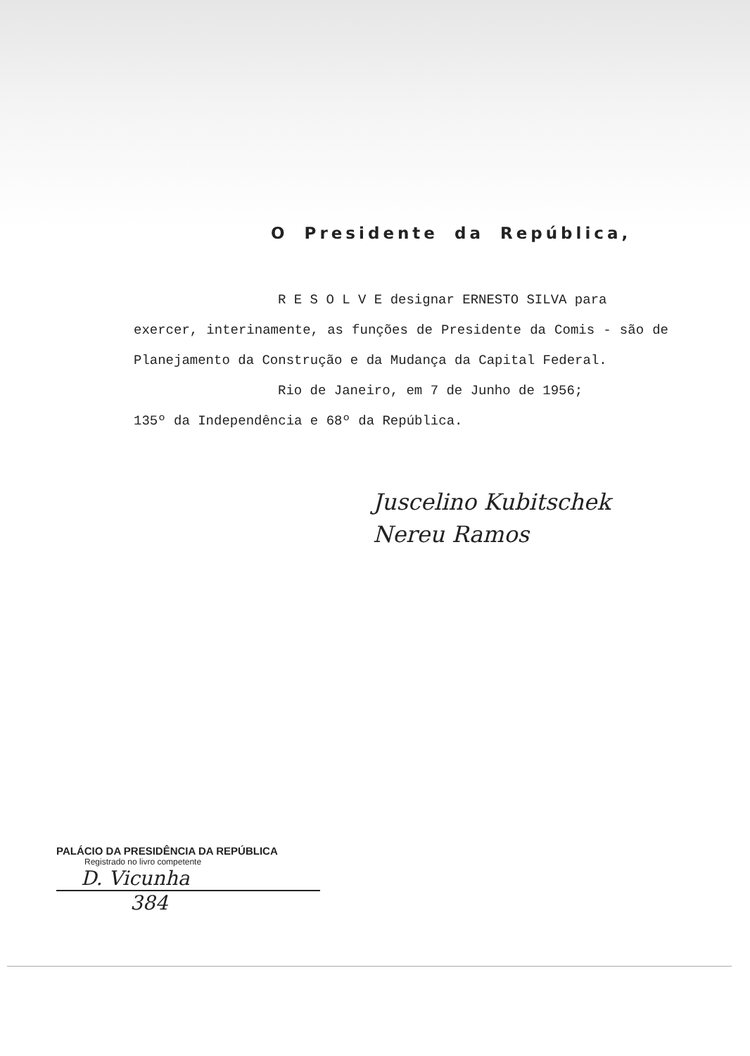O Presidente da República,
R E S O L V E designar ERNESTO SILVA para
exercer, interinamente, as funções de Presidente da Comis - são de Planejamento da Construção e da Mudança da Capital Federal.
Rio de Janeiro, em 7 de Junho de 1956;
135º da Independência e 68º da República.
Juscelino Kubitschek
Nereu Ramos
PALÁCIO DA PRESIDÊNCIA DA REPÚBLICA
Registrado no livro competente
D. Vicunha
384